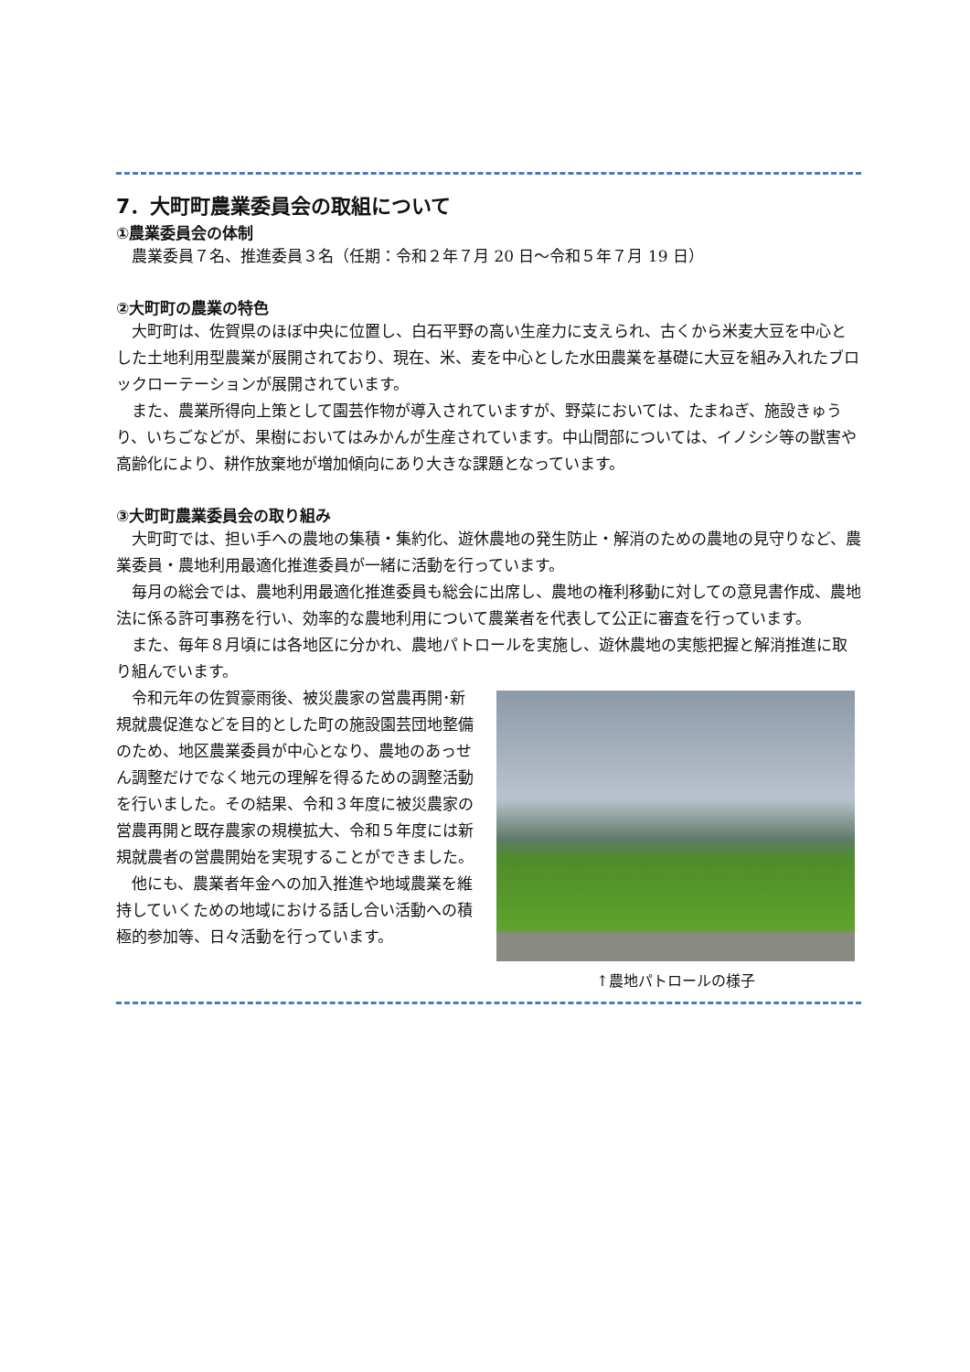7．大町町農業委員会の取組について
①農業委員会の体制
農業委員７名、推進委員３名（任期：令和２年７月 20 日～令和５年７月 19 日）
②大町町の農業の特色
大町町は、佐賀県のほぼ中央に位置し、白石平野の高い生産力に支えられ、古くから米麦大豆を中心とした土地利用型農業が展開されており、現在、米、麦を中心とした水田農業を基礎に大豆を組み入れたブロックローテーションが展開されています。
また、農業所得向上策として園芸作物が導入されていますが、野菜においては、たまねぎ、施設きゅうり、いちごなどが、果樹においてはみかんが生産されています。中山間部については、イノシシ等の獣害や高齢化により、耕作放棄地が増加傾向にあり大きな課題となっています。
③大町町農業委員会の取り組み
大町町では、担い手への農地の集積・集約化、遊休農地の発生防止・解消のための農地の見守りなど、農業委員・農地利用最適化推進委員が一緒に活動を行っています。
毎月の総会では、農地利用最適化推進委員も総会に出席し、農地の権利移動に対しての意見書作成、農地法に係る許可事務を行い、効率的な農地利用について農業者を代表して公正に審査を行っています。
また、毎年８月頃には各地区に分かれ、農地パトロールを実施し、遊休農地の実態把握と解消推進に取り組んでいます。
令和元年の佐賀豪雨後、被災農家の営農再開･新規就農促進などを目的とした町の施設園芸団地整備のため、地区農業委員が中心となり、農地のあっせん調整だけでなく地元の理解を得るための調整活動を行いました。その結果、令和３年度に被災農家の営農再開と既存農家の規模拡大、令和５年度には新規就農者の営農開始を実現することができました。
他にも、農業者年金への加入推進や地域農業を維持していくための地域における話し合い活動への積極的参加等、日々活動を行っています。
↑農地パトロールの様子